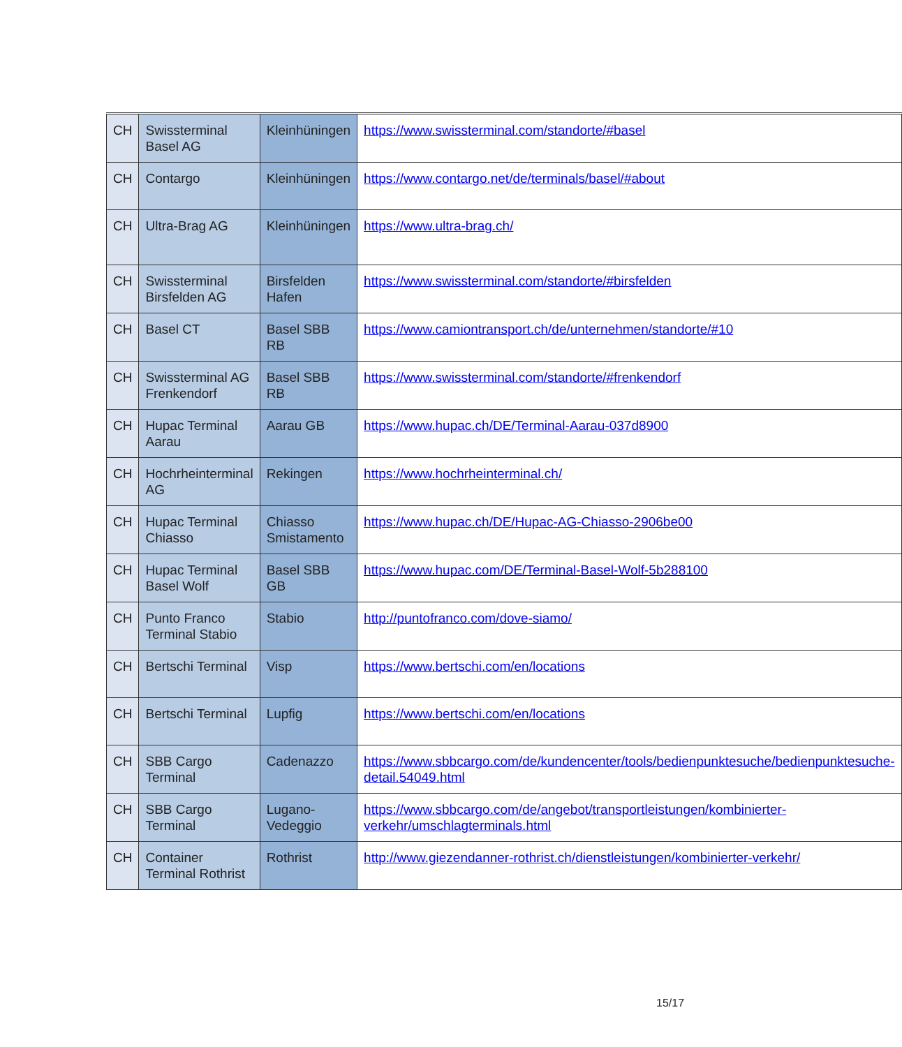| CH | Swissterminal Basel AG | Kleinhüningen | https://www.swissterminal.com/standorte/#basel |
| CH | Contargo | Kleinhüningen | https://www.contargo.net/de/terminals/basel/#about |
| CH | Ultra-Brag AG | Kleinhüningen | https://www.ultra-brag.ch/ |
| CH | Swissterminal Birsfelden AG | Birsfelden Hafen | https://www.swissterminal.com/standorte/#birsfelden |
| CH | Basel CT | Basel SBB RB | https://www.camiontransport.ch/de/unternehmen/standorte/#10 |
| CH | Swissterminal AG Frenkendorf | Basel SBB RB | https://www.swissterminal.com/standorte/#frenkendorf |
| CH | Hupac Terminal Aarau | Aarau GB | https://www.hupac.ch/DE/Terminal-Aarau-037d8900 |
| CH | Hochrheinterminal AG | Rekingen | https://www.hochrheinterminal.ch/ |
| CH | Hupac Terminal Chiasso | Chiasso Smistamento | https://www.hupac.ch/DE/Hupac-AG-Chiasso-2906be00 |
| CH | Hupac Terminal Basel Wolf | Basel SBB GB | https://www.hupac.com/DE/Terminal-Basel-Wolf-5b288100 |
| CH | Punto Franco Terminal Stabio | Stabio | http://puntofranco.com/dove-siamo/ |
| CH | Bertschi Terminal | Visp | https://www.bertschi.com/en/locations |
| CH | Bertschi Terminal | Lupfig | https://www.bertschi.com/en/locations |
| CH | SBB Cargo Terminal | Cadenazzo | https://www.sbbcargo.com/de/kundencenter/tools/bedienpunktesuche/bedienpunktesuche-detail.54049.html |
| CH | SBB Cargo Terminal | Lugano-Vedeggio | https://www.sbbcargo.com/de/angebot/transportleistungen/kombinierter-verkehr/umschlagterminals.html |
| CH | Container Terminal Rothrist | Rothrist | http://www.giezendanner-rothrist.ch/dienstleistungen/kombinierter-verkehr/ |
15/17